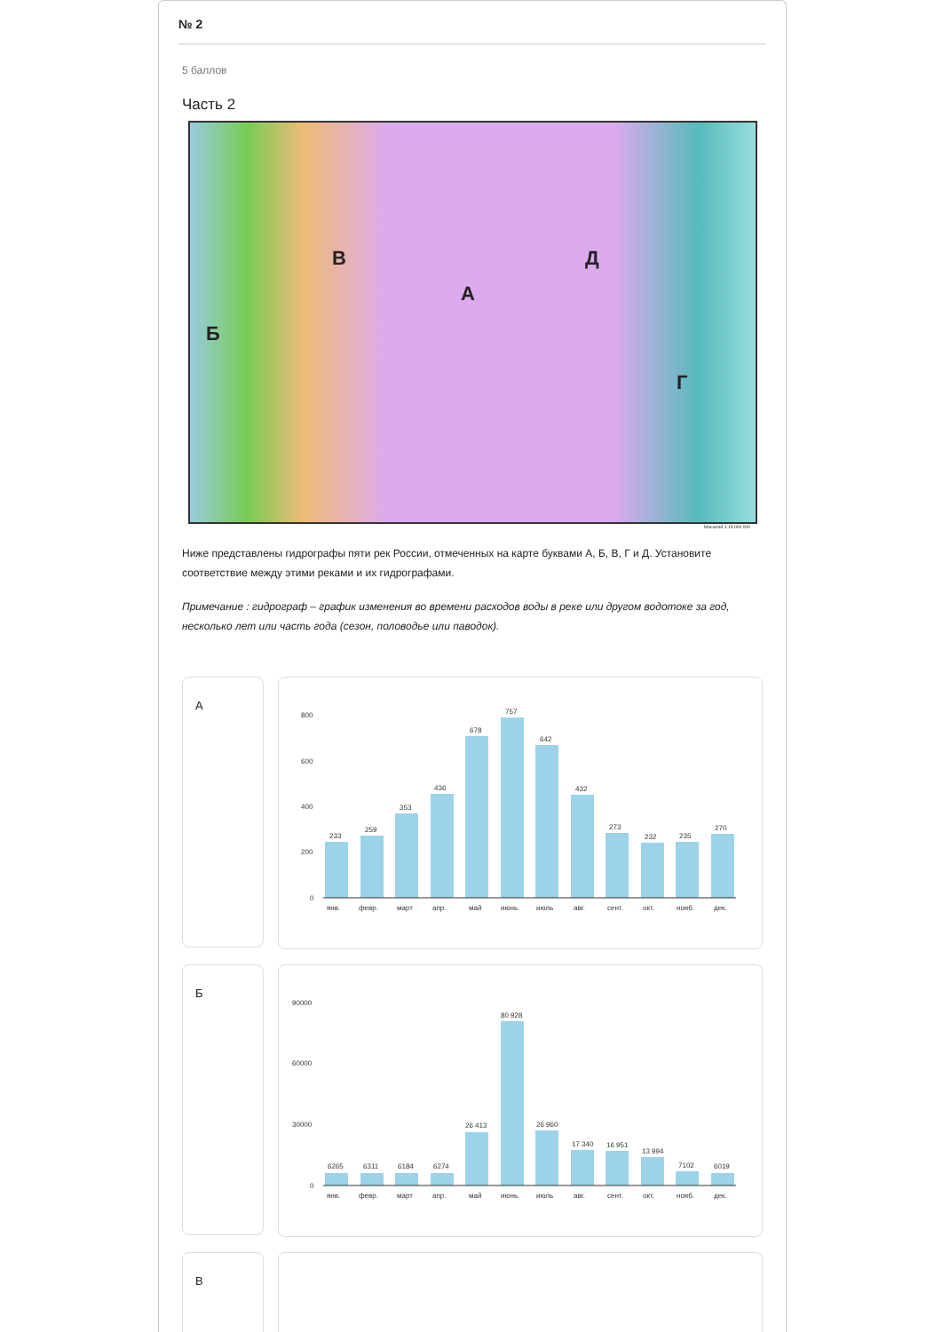№ 2
5 баллов
Часть 2
В
А
Д
Б
Г
Масштаб 1:15 000 000
Ниже представлены гидрографы пяти рек России, отмеченных на карте буквами А, Б, В, Г и Д. Установите соответствие между этими реками и их гидрографами.
Примечание : гидрограф – график изменения во времени расходов воды в реке или другом водотоке за год, несколько лет или часть года (сезон, половодье или паводок).
А
800
600
400
200
0
233
259
353
436
678
757
642
432
273
232
235
270
янв.
февр.
март
апр.
май
июнь
июль
авг.
сент.
окт.
нояб.
дек.
Б
90000
60000
30000
0
6265
6311
6184
6274
26 413
80 928
26 960
17 340
16 951
13 994
7102
6019
янв.
февр.
март
апр.
май
июнь
июль
авг.
сент.
окт.
нояб.
дек.
В